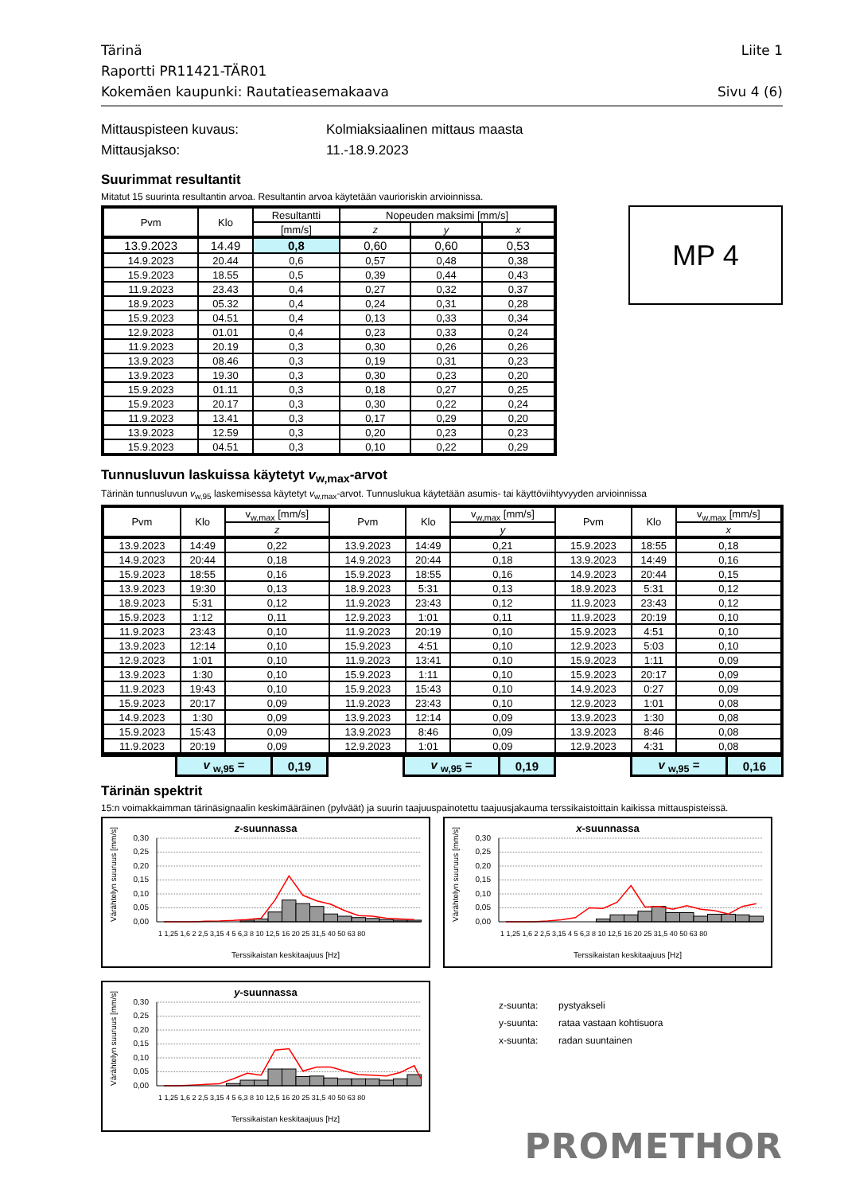Tärinä
Raportti PR11421-TÄR01
Kokemäen kaupunki: Rautatieasemakaava
Liite 1
Sivu 4 (6)
Mittauspisteen kuvaus: Kolmiaksiaalinen mittaus maasta
Mittausjakso: 11.-18.9.2023
Suurimmat resultantit
Mitatut 15 suurinta resultantin arvoa. Resultantin arvoa käytetään vaurioriskin arvioinnissa.
| Pvm | Klo | Resultantti | Nopeuden maksimi [mm/s] | | |
| --- | --- | --- | --- | --- | --- |
| | | [mm/s] | z | y | x |
| 13.9.2023 | 14.49 | 0,8 | 0,60 | 0,60 | 0,53 |
| 14.9.2023 | 20.44 | 0,6 | 0,57 | 0,48 | 0,38 |
| 15.9.2023 | 18.55 | 0,5 | 0,39 | 0,44 | 0,43 |
| 11.9.2023 | 23.43 | 0,4 | 0,27 | 0,32 | 0,37 |
| 18.9.2023 | 05.32 | 0,4 | 0,24 | 0,31 | 0,28 |
| 15.9.2023 | 04.51 | 0,4 | 0,13 | 0,33 | 0,34 |
| 12.9.2023 | 01.01 | 0,4 | 0,23 | 0,33 | 0,24 |
| 11.9.2023 | 20.19 | 0,3 | 0,30 | 0,26 | 0,26 |
| 13.9.2023 | 08.46 | 0,3 | 0,19 | 0,31 | 0,23 |
| 13.9.2023 | 19.30 | 0,3 | 0,30 | 0,23 | 0,20 |
| 15.9.2023 | 01.11 | 0,3 | 0,18 | 0,27 | 0,25 |
| 15.9.2023 | 20.17 | 0,3 | 0,30 | 0,22 | 0,24 |
| 11.9.2023 | 13.41 | 0,3 | 0,17 | 0,29 | 0,20 |
| 13.9.2023 | 12.59 | 0,3 | 0,20 | 0,23 | 0,23 |
| 15.9.2023 | 04.51 | 0,3 | 0,10 | 0,22 | 0,29 |
MP 4
Tunnusluvun laskuissa käytetyt v<sub>w,max</sub>-arvot
Tärinän tunnusluvun v<sub>w,95</sub> laskemisessa käytetyt v<sub>w,max</sub>-arvot. Tunnuslukua käytetään asumis- tai käyttöviihtyvyyden arvioinnissa
| Pvm | Klo | v<sub>w,max</sub> [mm/s] | Pvm | Klo | v<sub>w,max</sub> [mm/s] | Pvm | Klo | v<sub>w,max</sub> [mm/s] |
| --- | --- | --- | --- | --- | --- | --- | --- | --- |
| | | z | | | y | | | x |
| 13.9.2023 | 14:49 | 0,22 | 13.9.2023 | 14:49 | 0,21 | 15.9.2023 | 18:55 | 0,18 |
| 14.9.2023 | 20:44 | 0,18 | 14.9.2023 | 20:44 | 0,18 | 13.9.2023 | 14:49 | 0,16 |
| 15.9.2023 | 18:55 | 0,16 | 15.9.2023 | 18:55 | 0,16 | 14.9.2023 | 20:44 | 0,15 |
| 13.9.2023 | 19:30 | 0,13 | 18.9.2023 | 5:31 | 0,13 | 18.9.2023 | 5:31 | 0,12 |
| 18.9.2023 | 5:31 | 0,12 | 11.9.2023 | 23:43 | 0,12 | 11.9.2023 | 23:43 | 0,12 |
| 15.9.2023 | 1:12 | 0,11 | 12.9.2023 | 1:01 | 0,11 | 11.9.2023 | 20:19 | 0,10 |
| 11.9.2023 | 23:43 | 0,10 | 11.9.2023 | 20:19 | 0,10 | 15.9.2023 | 4:51 | 0,10 |
| 13.9.2023 | 12:14 | 0,10 | 15.9.2023 | 4:51 | 0,10 | 12.9.2023 | 5:03 | 0,10 |
| 12.9.2023 | 1:01 | 0,10 | 11.9.2023 | 13:41 | 0,10 | 15.9.2023 | 1:11 | 0,09 |
| 13.9.2023 | 1:30 | 0,10 | 15.9.2023 | 1:11 | 0,10 | 15.9.2023 | 20:17 | 0,09 |
| 11.9.2023 | 19:43 | 0,10 | 15.9.2023 | 15:43 | 0,10 | 14.9.2023 | 0:27 | 0,09 |
| 15.9.2023 | 20:17 | 0,09 | 11.9.2023 | 23:43 | 0,10 | 12.9.2023 | 1:01 | 0,08 |
| 14.9.2023 | 1:30 | 0,09 | 13.9.2023 | 12:14 | 0,09 | 13.9.2023 | 1:30 | 0,08 |
| 15.9.2023 | 15:43 | 0,09 | 13.9.2023 | 8:46 | 0,09 | 13.9.2023 | 8:46 | 0,08 |
| 11.9.2023 | 20:19 | 0,09 | 12.9.2023 | 1:01 | 0,09 | 12.9.2023 | 4:31 | 0,08 |
| | v <sub>w,95</sub> = | 0,19 | | v <sub>w,95</sub> = | 0,19 | | v <sub>w,95</sub> = | 0,16 |
Tärinän spektrit
15:n voimakkaimman tärinäsignaalin keskimääräinen (pylväät) ja suurin taajuuspainotettu taajuusjakauma terssikaistoittain kaikissa mittauspisteissä.
z-suunnassa
Värähtelyn suuruus [mm/s]
0,30
0,25
0,20
0,15
0,10
0,05
0,00
1 1,25 1,6 2 2,5 3,15 4 5 6,3 8 10 12,5 16 20 25 31,5 40 50 63 80
Terssikaistan keskitaajuus [Hz]
x-suunnassa
Värähtelyn suuruus [mm/s]
0,30
0,25
0,20
0,15
0,10
0,05
0,00
1 1,25 1,6 2 2,5 3,15 4 5 6,3 8 10 12,5 16 20 25 31,5 40 50 63 80
Terssikaistan keskitaajuus [Hz]
y-suunnassa
Värähtelyn suuruus [mm/s]
0,30
0,25
0,20
0,15
0,10
0,05
0,00
1 1,25 1,6 2 2,5 3,15 4 5 6,3 8 10 12,5 16 20 25 31,5 40 50 63 80
Terssikaistan keskitaajuus [Hz]
z-suunta: pystyakseli
y-suunta: rataa vastaan kohtisuora
x-suunta: radan suuntainen
PROMETHOR